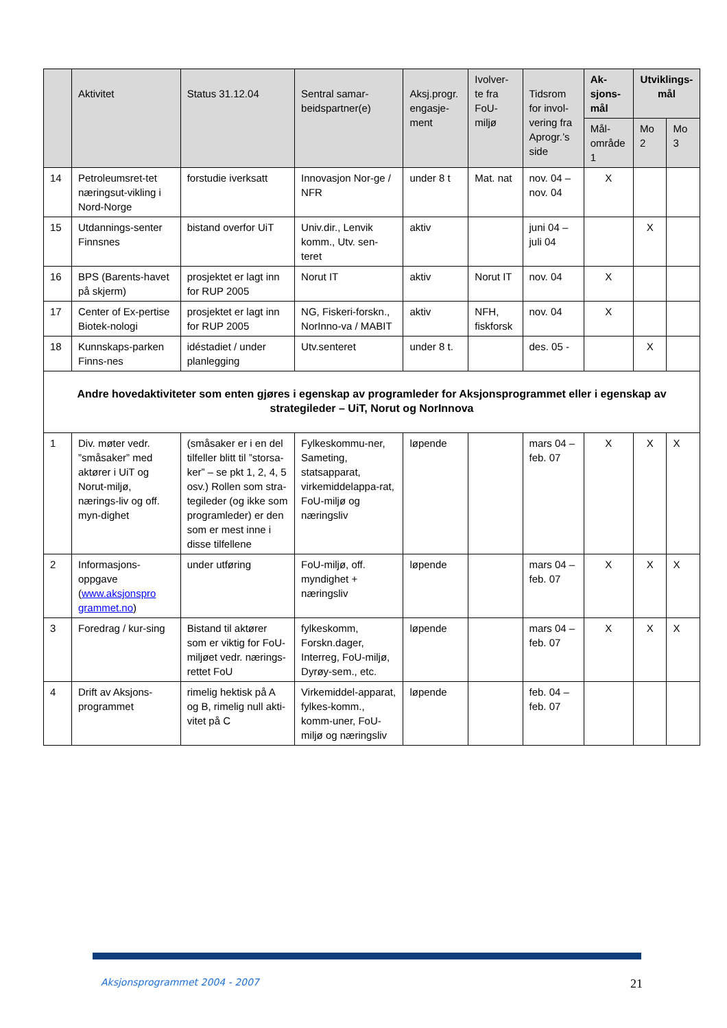| | Aktivitet | Status 31.12.04 | Sentral samar-beidspartner(e) | Aksj.progr. engasje-ment | Ivolver-te fra FoU-miljø | Tidsrom for invol-vering fra Aprogr.’s side | Ak-sjons-mål | Utviklings-mål | |
| --- | --- | --- | --- | --- | --- | --- | --- | --- | --- |
| | | | | | | | Mål-område 1 | Mo 2 | Mo 3 |
| 14 | Petroleumsret-tet næringsut-vikling i Nord-Norge | forstudie iverksatt | Innovasjon Nor-ge / NFR | under 8 t | Mat. nat | nov. 04 – nov. 04 | X | | |
| 15 | Utdannings-senter Finnsnes | bistand overfor UiT | Univ.dir., Lenvik komm., Utv. sen-teret | aktiv | | juni 04 – juli 04 | | X | |
| 16 | BPS (Barents-havet på skjerm) | prosjektet er lagt inn for RUP 2005 | Norut IT | aktiv | Norut IT | nov. 04 | X | | |
| 17 | Center of Ex-pertise Biotek-nologi | prosjektet er lagt inn for RUP 2005 | NG, Fiskeri-forskn., NorInno-va / MABIT | aktiv | NFH, fiskforsk | nov. 04 | X | | |
| 18 | Kunnskaps-parken Finns-nes | idéstadiet / under planlegging | Utv.senteret | under 8 t. | | des. 05 - | | X | |
| Andre hovedaktiviteter som enten gjøres i egenskap av programleder for Aksjonsprogrammet eller i egenskap av strategileder – UiT, Norut og NorInnova | | | | | | | | | |
| 1 | Div. møter vedr. ”småsaker” med aktører i UiT og Norut-miljø, nærings-liv og off. myn-dighet | (småsaker er i en del tilfeller blitt til ”storsa-ker” – se pkt 1, 2, 4, 5 osv.) Rollen som stra-tegileder (og ikke som programleder) er den som er mest inne i disse tilfellene | Fylkeskommu-ner, Sameting, statsapparat, virkemiddelappa-rat, FoU-miljø og næringsliv | løpende | | mars 04 – feb. 07 | X | X | X |
| 2 | Informasjons-oppgave ( www.aksjonspro grammet.no ) | under utføring | FoU-miljø, off. myndighet + næringsliv | løpende | | mars 04 – feb. 07 | X | X | X |
| 3 | Foredrag / kur-sing | Bistand til aktører som er viktig for FoU-miljøet vedr. nærings-rettet FoU | fylkeskomm, Forskn.dager, Interreg, FoU-miljø, Dyrøy-sem., etc. | løpende | | mars 04 – feb. 07 | X | X | X |
| 4 | Drift av Aksjons-programmet | rimelig hektisk på A og B, rimelig null akti-vitet på C | Virkemiddel-apparat, fylkes-komm., komm-uner, FoU-miljø og næringsliv | løpende | | feb. 04 – feb. 07 | | | |
Aksjonsprogrammet 2004 - 2007 21